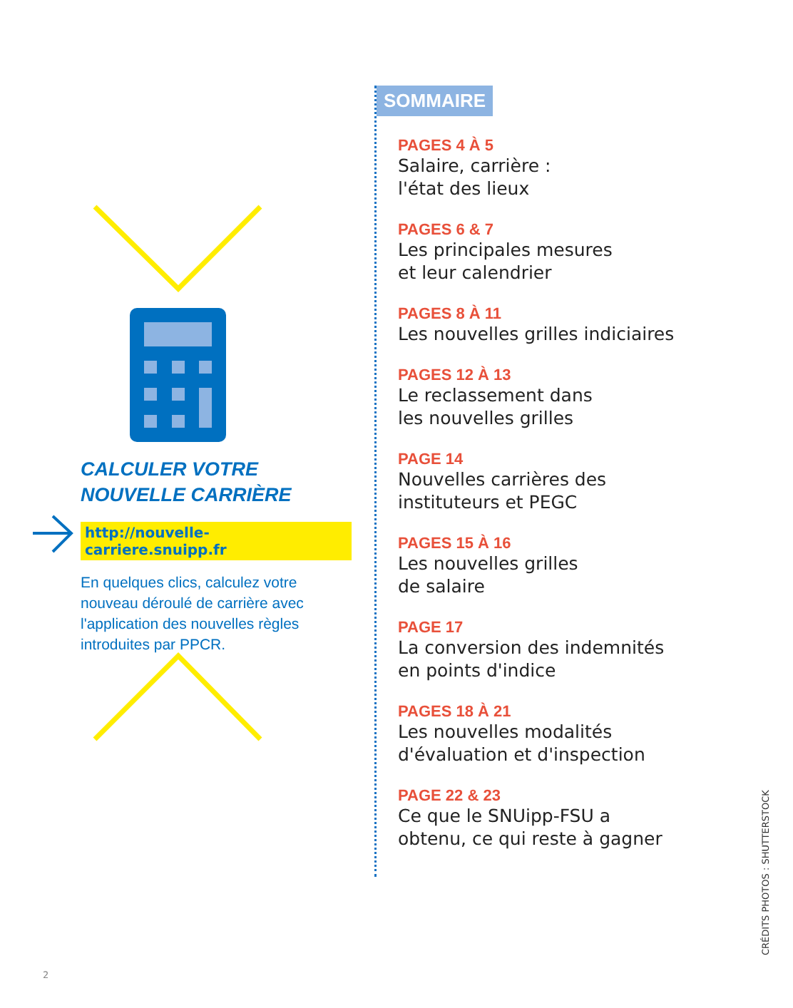CALCULER VOTRE
NOUVELLE CARRIÈRE
http://nouvelle-carriere.snuipp.fr
En quelques clics, calculez votre nouveau déroulé de carrière avec l'application des nouvelles règles introduites par PPCR.
SOMMAIRE
PAGES 4 À 5
Salaire, carrière :
l'état des lieux
PAGES 6 & 7
Les principales mesures
et leur calendrier
PAGES 8 À 11
Les nouvelles grilles indiciaires
PAGES 12 À 13
Le reclassement dans
les nouvelles grilles
PAGE 14
Nouvelles carrières des
instituteurs et PEGC
PAGES 15 À 16
Les nouvelles grilles
de salaire
PAGE 17
La conversion des indemnités
en points d'indice
PAGES 18 À 21
Les nouvelles modalités
d'évaluation et d'inspection
PAGE 22 & 23
Ce que le SNUipp-FSU a
obtenu, ce qui reste à gagner
2
CRÉDITS PHOTOS : SHUTTERSTOCK